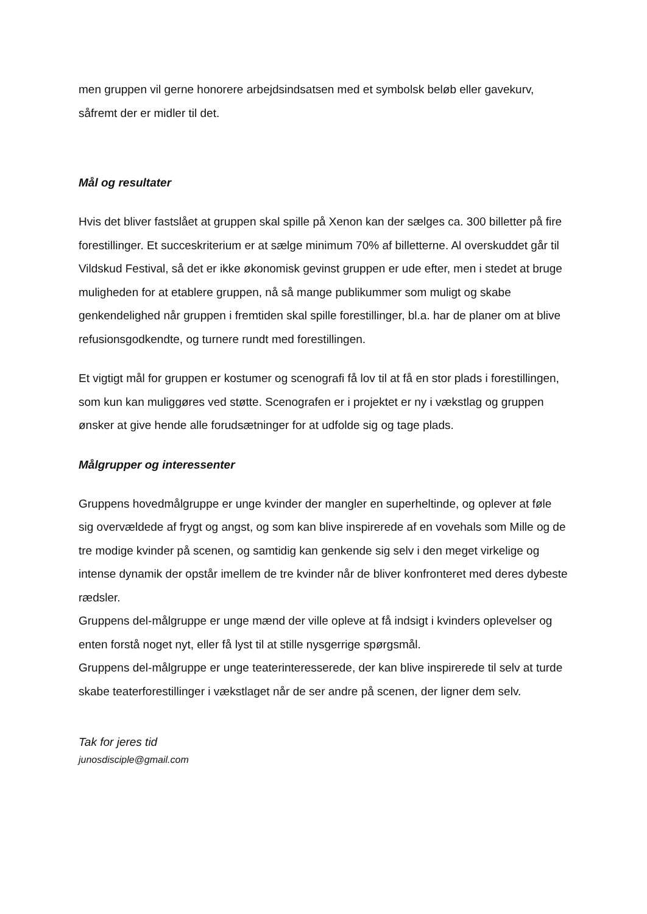men gruppen vil gerne honorere arbejdsindsatsen med et symbolsk beløb eller gavekurv, såfremt der er midler til det.
Mål og resultater
Hvis det bliver fastslået at gruppen skal spille på Xenon kan der sælges ca. 300 billetter på fire forestillinger. Et succeskriterium er at sælge minimum 70% af billetterne. Al overskuddet går til Vildskud Festival, så det er ikke økonomisk gevinst gruppen er ude efter, men i stedet at bruge muligheden for at etablere gruppen, nå så mange publikummer som muligt og skabe genkendelighed når gruppen i fremtiden skal spille forestillinger, bl.a. har de planer om at blive refusionsgodkendte, og turnere rundt med forestillingen.
Et vigtigt mål for gruppen er kostumer og scenografi få lov til at få en stor plads i forestillingen, som kun kan muliggøres ved støtte. Scenografen er i projektet er ny i vækstlag og gruppen ønsker at give hende alle forudsætninger for at udfolde sig og tage plads.
Målgrupper og interessenter
Gruppens hovedmålgruppe er unge kvinder der mangler en superheltinde, og oplever at føle sig overvældede af frygt og angst, og som kan blive inspirerede af en vovehals som Mille og de tre modige kvinder på scenen, og samtidig kan genkende sig selv i den meget virkelige og intense dynamik der opstår imellem de tre kvinder når de bliver konfronteret med deres dybeste rædsler.
Gruppens del-målgruppe er unge mænd der ville opleve at få indsigt i kvinders oplevelser og enten forstå noget nyt, eller få lyst til at stille nysgerrige spørgsmål.
Gruppens del-målgruppe er unge teaterinteresserede, der kan blive inspirerede til selv at turde skabe teaterforestillinger i vækstlaget når de ser andre på scenen, der ligner dem selv.
Tak for jeres tid
junosdisciple@gmail.com